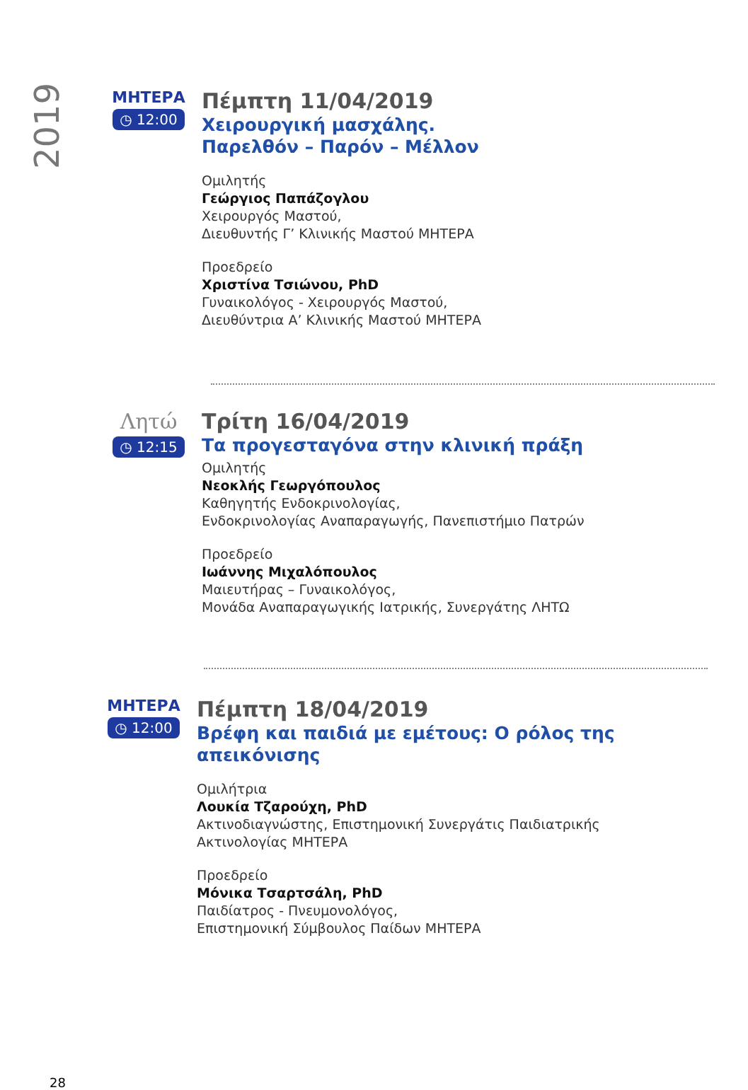2019
ΜΗΤΕΡΑ
◷ 12:00
Πέμπτη 11/04/2019
Χειρουργική μασχάλης.
Παρελθόν – Παρόν – Μέλλον
Ομιλητής
Γεώργιος Παπάζογλου
Χειρουργός Μαστού,
Διευθυντής Γ’ Κλινικής Μαστού ΜΗΤΕΡΑ
Προεδρείο
Χριστίνα Τσιώνου, PhD
Γυναικολόγος - Χειρουργός Μαστού,
Διευθύντρια Α’ Κλινικής Μαστού ΜΗΤΕΡΑ
Λητώ
◷ 12:15
Τρίτη 16/04/2019
Τα προγεσταγόνα στην κλινική πράξη
Ομιλητής
Νεοκλής Γεωργόπουλος
Καθηγητής Ενδοκρινολογίας,
Ενδοκρινολογίας Αναπαραγωγής, Πανεπιστήμιο Πατρών
Προεδρείο
Ιωάννης Μιχαλόπουλος
Μαιευτήρας – Γυναικολόγος,
Μονάδα Αναπαραγωγικής Ιατρικής, Συνεργάτης ΛΗΤΩ
ΜΗΤΕΡΑ
◷ 12:00
Πέμπτη 18/04/2019
Βρέφη και παιδιά με εμέτους: Ο ρόλος της
απεικόνισης
Ομιλήτρια
Λουκία Τζαρούχη, PhD
Ακτινοδιαγνώστης, Επιστημονική Συνεργάτις Παιδιατρικής
Ακτινολογίας ΜΗΤΕΡΑ
Προεδρείο
Μόνικα Τσαρτσάλη, PhD
Παιδίατρος - Πνευμονολόγος,
Επιστημονική Σύμβουλος Παίδων ΜΗΤΕΡΑ
28